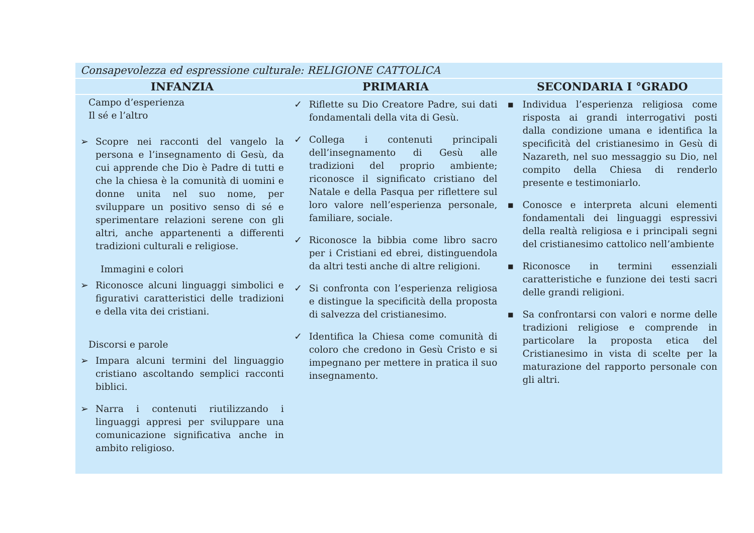| Consapevolezza ed espressione culturale: RELIGIONE CATTOLICA | | |
| INFANZIA | PRIMARIA | SECONDARIA I °GRADO |
| Campo d’esperienza Il sé e l’altro ➢ Scopre nei racconti del vangelo la persona e l’insegnamento di Gesù, da cui apprende che Dio è Padre di tutti e che la chiesa è la comunità di uomini e donne unita nel suo nome, per sviluppare un positivo senso di sé e sperimentare relazioni serene con gli altri, anche appartenenti a differenti tradizioni culturali e religiose. Immagini e colori ➢ Riconosce alcuni linguaggi simbolici e figurativi caratteristici delle tradizioni e della vita dei cristiani. Discorsi e parole ➢ Impara alcuni termini del linguaggio cristiano ascoltando semplici racconti biblici. ➢ Narra i contenuti riutilizzando i linguaggi appresi per sviluppare una comunicazione significativa anche in ambito religioso. | ✓ Riflette su Dio Creatore Padre, sui dati fondamentali della vita di Gesù. ✓ Collega i contenuti principali dell’insegnamento di Gesù alle tradizioni del proprio ambiente; riconosce il significato cristiano del Natale e della Pasqua per riflettere sul loro valore nell’esperienza personale, familiare, sociale. ✓ Riconosce la bibbia come libro sacro per i Cristiani ed ebrei, distinguendola da altri testi anche di altre religioni. ✓ Si confronta con l’esperienza religiosa e distingue la specificità della proposta di salvezza del cristianesimo. ✓ Identifica la Chiesa come comunità di coloro che credono in Gesù Cristo e si impegnano per mettere in pratica il suo insegnamento. | ▪ Individua l’esperienza religiosa come risposta ai grandi interrogativi posti dalla condizione umana e identifica la specificità del cristianesimo in Gesù di Nazareth, nel suo messaggio su Dio, nel compito della Chiesa di renderlo presente e testimoniarlo. ▪ Conosce e interpreta alcuni elementi fondamentali dei linguaggi espressivi della realtà religiosa e i principali segni del cristianesimo cattolico nell’ambiente ▪ Riconosce in termini essenziali caratteristiche e funzione dei testi sacri delle grandi religioni. ▪ Sa confrontarsi con valori e norme delle tradizioni religiose e comprende in particolare la proposta etica del Cristianesimo in vista di scelte per la maturazione del rapporto personale con gli altri. |